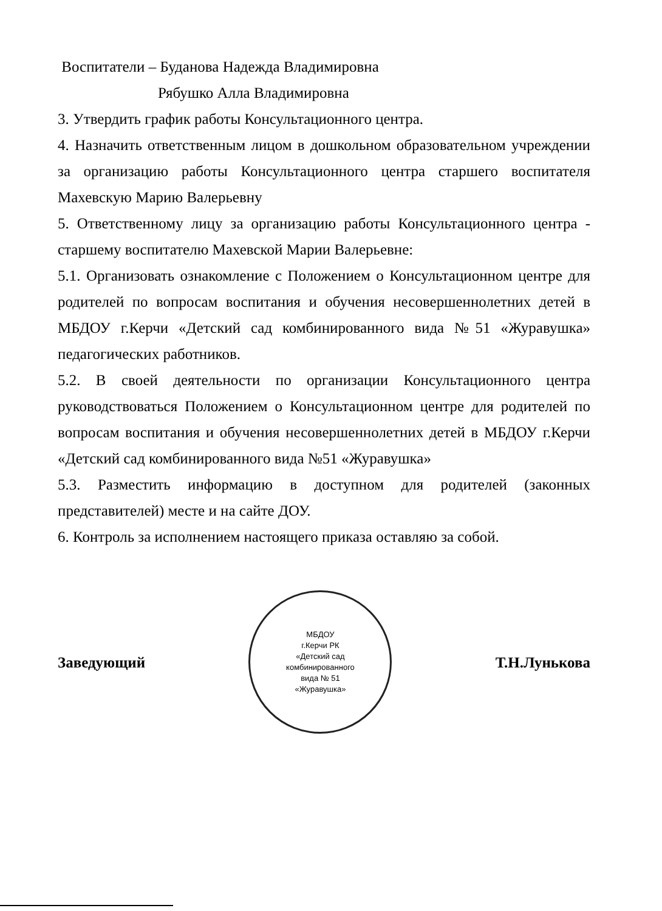Воспитатели – Буданова Надежда Владимировна
Рябушко Алла Владимировна
3. Утвердить график работы Консультационного центра.
4. Назначить ответственным лицом в дошкольном образовательном учреждении за организацию работы Консультационного центра старшего воспитателя Махевскую Марию Валерьевну
5. Ответственному лицу за организацию работы Консультационного центра - старшему воспитателю Махевской Марии Валерьевне:
5.1. Организовать ознакомление с Положением о Консультационном центре для родителей по вопросам воспитания и обучения несовершеннолетних детей в МБДОУ г.Керчи «Детский сад комбинированного вида №51 «Журавушка» педагогических работников.
5.2. В своей деятельности по организации Консультационного центра руководствоваться Положением о Консультационном центре для родителей по вопросам воспитания и обучения несовершеннолетних детей в МБДОУ г.Керчи «Детский сад комбинированного вида №51 «Журавушка»
5.3. Разместить информацию в доступном для родителей (законных представителей) месте и на сайте ДОУ.
6. Контроль за исполнением настоящего приказа оставляю за собой.
Заведующий
МБДОУ
г.Керчи РК
«Детский сад
комбинированного
вида № 51
«Журавушка»
Т.Н.Лунькова